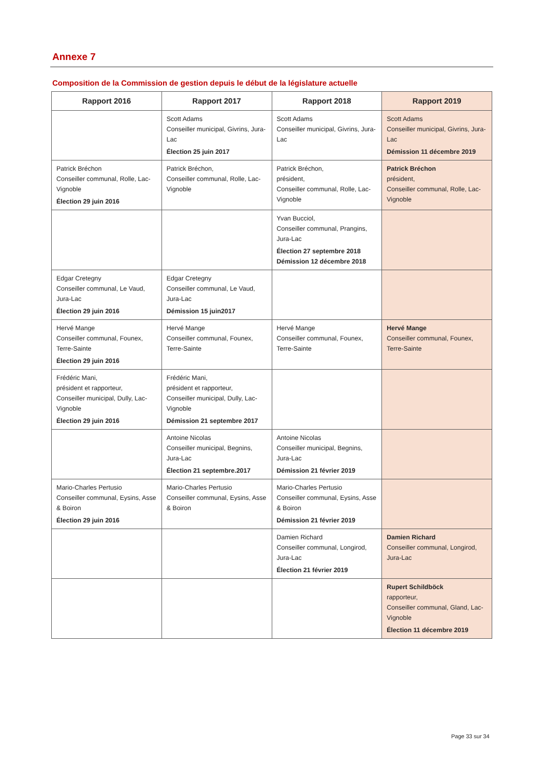Annexe 7
Composition de la Commission de gestion depuis le début de la législature actuelle
| Rapport 2016 | Rapport 2017 | Rapport 2018 | Rapport 2019 |
| --- | --- | --- | --- |
| | Scott Adams Conseiller municipal, Givrins, Jura-Lac Élection 25 juin 2017 | Scott Adams Conseiller municipal, Givrins, Jura-Lac | Scott Adams Conseiller municipal, Givrins, Jura-Lac Démission 11 décembre 2019 |
| Patrick Bréchon Conseiller communal, Rolle, Lac-Vignoble Élection 29 juin 2016 | Patrick Bréchon, Conseiller communal, Rolle, Lac-Vignoble | Patrick Bréchon, président, Conseiller communal, Rolle, Lac-Vignoble | Patrick Bréchon président, Conseiller communal, Rolle, Lac-Vignoble |
| | | Yvan Bucciol, Conseiller communal, Prangins, Jura-Lac Élection 27 septembre 2018 Démission 12 décembre 2018 | |
| Edgar Cretegny Conseiller communal, Le Vaud, Jura-Lac Élection 29 juin 2016 | Edgar Cretegny Conseiller communal, Le Vaud, Jura-Lac Démission 15 juin2017 | | |
| Hervé Mange Conseiller communal, Founex, Terre-Sainte Élection 29 juin 2016 | Hervé Mange Conseiller communal, Founex, Terre-Sainte | Hervé Mange Conseiller communal, Founex, Terre-Sainte | Hervé Mange Conseiller communal, Founex, Terre-Sainte |
| Frédéric Mani, président et rapporteur, Conseiller municipal, Dully, Lac-Vignoble Élection 29 juin 2016 | Frédéric Mani, président et rapporteur, Conseiller municipal, Dully, Lac-Vignoble Démission 21 septembre 2017 | | |
| | Antoine Nicolas Conseiller municipal, Begnins, Jura-Lac Élection 21 septembre.2017 | Antoine Nicolas Conseiller municipal, Begnins, Jura-Lac Démission 21 février 2019 | |
| Mario-Charles Pertusio Conseiller communal, Eysins, Asse & Boiron Élection 29 juin 2016 | Mario-Charles Pertusio Conseiller communal, Eysins, Asse & Boiron | Mario-Charles Pertusio Conseiller communal, Eysins, Asse & Boiron Démission 21 février 2019 | |
| | | Damien Richard Conseiller communal, Longirod, Jura-Lac Élection 21 février 2019 | Damien Richard Conseiller communal, Longirod, Jura-Lac |
| | | | Rupert Schildböck rapporteur, Conseiller communal, Gland, Lac-Vignoble Élection 11 décembre 2019 |
Page 33 sur 34